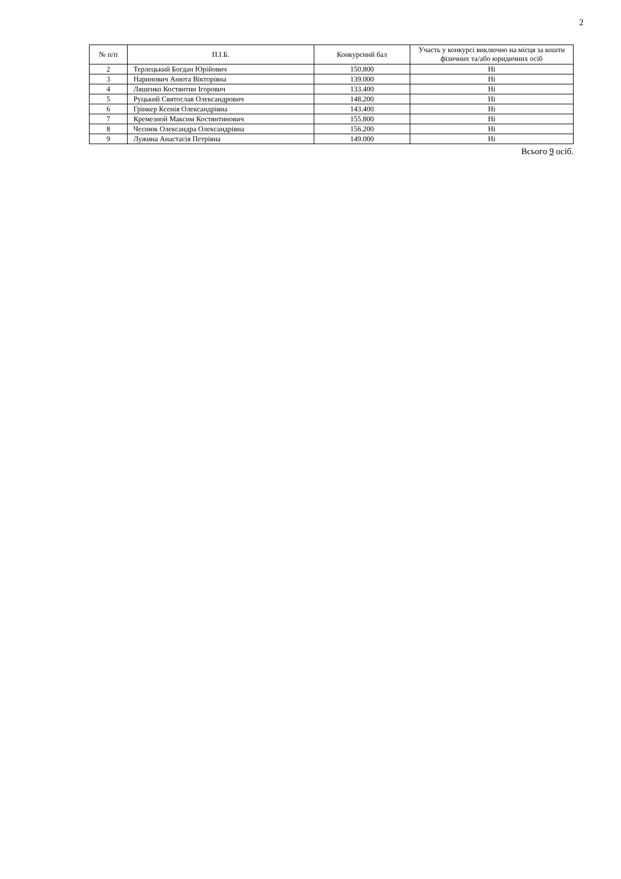2
| № п/п | П.І.Б. | Конкурсний бал | Участь у конкурсі виключно на місця за кошти фізичних та/або юридичних осіб |
| --- | --- | --- | --- |
| 2 | Терлецький Богдан Юрійович | 150.800 | Ні |
| 3 | Наринович Анюта Вікторівна | 139.000 | Ні |
| 4 | Ляшенко Костянтин Ігорович | 133.400 | Ні |
| 5 | Руцький Святослав Олександрович | 148.200 | Ні |
| 6 | Грінкер Ксенія Олександрівна | 143.400 | Ні |
| 7 | Кремезной Максим Костянтинович | 155.800 | Ні |
| 8 | Чеснюк Олександра Олександрівна | 156.200 | Ні |
| 9 | Лужина Анастасія Петрівна | 149.000 | Ні |
Всього 9 осіб.